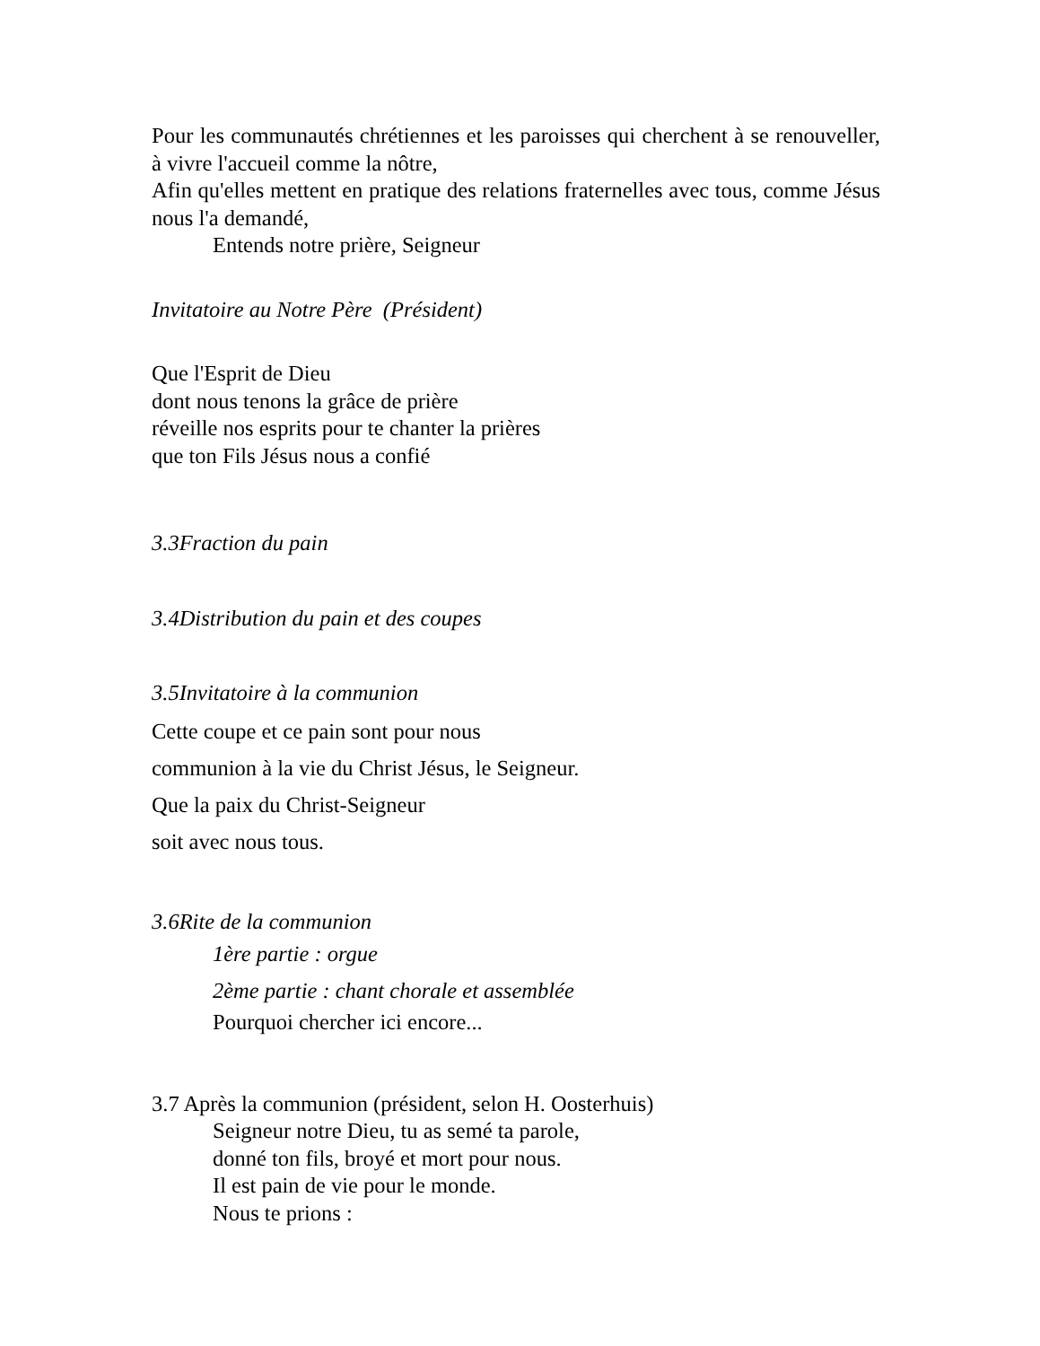Pour les communautés chrétiennes et les paroisses qui cherchent à se renouveller, à vivre l'accueil comme la nôtre,
Afin qu'elles mettent en pratique des relations fraternelles avec tous, comme Jésus nous l'a demandé,
Entends notre prière, Seigneur
Invitatoire au Notre Père (Président)
Que l'Esprit de Dieu
dont nous tenons la grâce de prière
réveille nos esprits pour te chanter la prières
que ton Fils Jésus nous a confié
3.3 Fraction du pain
3.4 Distribution du pain et des coupes
3.5 Invitatoire à la communion
Cette coupe et ce pain sont pour nous
communion à la vie du Christ Jésus, le Seigneur.
Que la paix du Christ-Seigneur
soit avec nous tous.
3.6 Rite de la communion
1ère partie : orgue
2ème partie : chant chorale et assemblée
Pourquoi chercher ici encore...
3.7 Après la communion (président, selon H. Oosterhuis)
Seigneur notre Dieu, tu as semé ta parole,
donné ton fils, broyé et mort pour nous.
Il est pain de vie pour le monde.
Nous te prions :